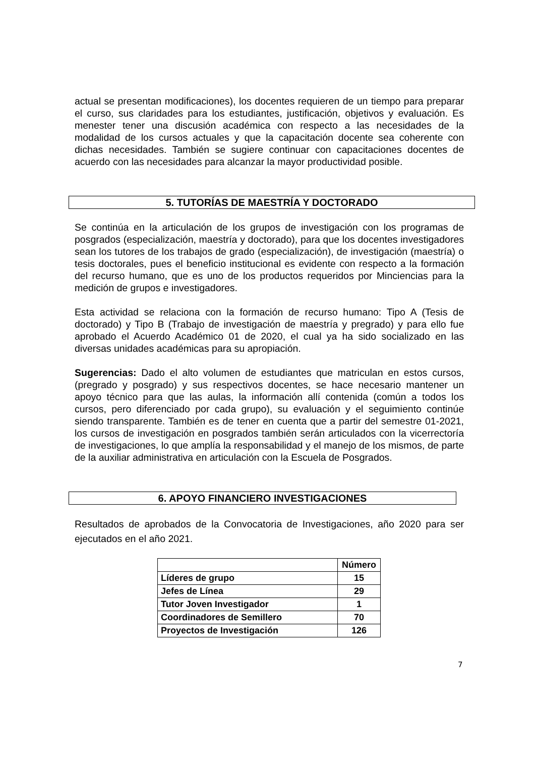actual se presentan modificaciones), los docentes requieren de un tiempo para preparar el curso, sus claridades para los estudiantes, justificación, objetivos y evaluación. Es menester tener una discusión académica con respecto a las necesidades de la modalidad de los cursos actuales y que la capacitación docente sea coherente con dichas necesidades. También se sugiere continuar con capacitaciones docentes de acuerdo con las necesidades para alcanzar la mayor productividad posible.
5. TUTORÍAS DE MAESTRÍA Y DOCTORADO
Se continúa en la articulación de los grupos de investigación con los programas de posgrados (especialización, maestría y doctorado), para que los docentes investigadores sean los tutores de los trabajos de grado (especialización), de investigación (maestría) o tesis doctorales, pues el beneficio institucional es evidente con respecto a la formación del recurso humano, que es uno de los productos requeridos por Minciencias para la medición de grupos e investigadores.
Esta actividad se relaciona con la formación de recurso humano: Tipo A (Tesis de doctorado) y Tipo B (Trabajo de investigación de maestría y pregrado) y para ello fue aprobado el Acuerdo Académico 01 de 2020, el cual ya ha sido socializado en las diversas unidades académicas para su apropiación.
Sugerencias: Dado el alto volumen de estudiantes que matriculan en estos cursos, (pregrado y posgrado) y sus respectivos docentes, se hace necesario mantener un apoyo técnico para que las aulas, la información allí contenida (común a todos los cursos, pero diferenciado por cada grupo), su evaluación y el seguimiento continúe siendo transparente. También es de tener en cuenta que a partir del semestre 01-2021, los cursos de investigación en posgrados también serán articulados con la vicerrectoría de investigaciones, lo que amplía la responsabilidad y el manejo de los mismos, de parte de la auxiliar administrativa en articulación con la Escuela de Posgrados.
6. APOYO FINANCIERO INVESTIGACIONES
Resultados de aprobados de la Convocatoria de Investigaciones, año 2020 para ser ejecutados en el año 2021.
| | Número |
| --- | --- |
| Líderes de grupo | 15 |
| Jefes de Línea | 29 |
| Tutor Joven Investigador | 1 |
| Coordinadores de Semillero | 70 |
| Proyectos de Investigación | 126 |
7